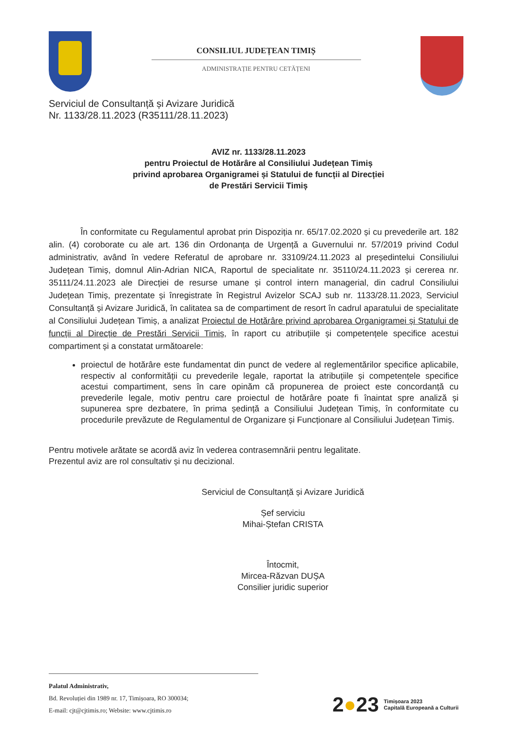CONSILIUL JUDEȚEAN TIMIȘ
ADMINISTRAȚIE PENTRU CETĂȚENI
Serviciul de Consultanță și Avizare Juridică
Nr. 1133/28.11.2023 (R35111/28.11.2023)
AVIZ nr. 1133/28.11.2023
pentru Proiectul de Hotărâre al Consiliului Județean Timiș
privind aprobarea Organigramei și Statului de funcții al Direcției
de Prestări Servicii Timiș
În conformitate cu Regulamentul aprobat prin Dispoziția nr. 65/17.02.2020 și cu prevederile art. 182 alin. (4) coroborate cu ale art. 136 din Ordonanța de Urgență a Guvernului nr. 57/2019 privind Codul administrativ, având în vedere Referatul de aprobare nr. 33109/24.11.2023 al președintelui Consiliului Județean Timiș, domnul Alin-Adrian NICA, Raportul de specialitate nr. 35110/24.11.2023 și cererea nr. 35111/24.11.2023 ale Direcției de resurse umane și control intern managerial, din cadrul Consiliului Județean Timiș, prezentate și înregistrate în Registrul Avizelor SCAJ sub nr. 1133/28.11.2023, Serviciul Consultanță și Avizare Juridică, în calitatea sa de compartiment de resort în cadrul aparatului de specialitate al Consiliului Județean Timiș, a analizat Proiectul de Hotărâre privind aprobarea Organigramei și Statului de funcții al Direcție de Prestări Servicii Timiș, în raport cu atribuțiile și competențele specifice acestui compartiment și a constatat următoarele:
proiectul de hotărâre este fundamentat din punct de vedere al reglementărilor specifice aplicabile, respectiv al conformității cu prevederile legale, raportat la atribuțiile și competențele specifice acestui compartiment, sens în care opinăm că propunerea de proiect este concordanță cu prevederile legale, motiv pentru care proiectul de hotărâre poate fi înaintat spre analiză și supunerea spre dezbatere, în prima ședință a Consiliului Județean Timiș, în conformitate cu procedurile prevăzute de Regulamentul de Organizare și Funcționare al Consiliului Județean Timiș.
Pentru motivele arătate se acordă aviz în vederea contrasemnării pentru legalitate.
Prezentul aviz are rol consultativ și nu decizional.
Serviciul de Consultanță și Avizare Juridică
Șef serviciu
Mihai-Ștefan CRISTA
Întocmit,
Mircea-Răzvan DUȘA
Consilier juridic superior
Palatul Administrativ,
Bd. Revoluției din 1989 nr. 17, Timișoara, RO 300034;
E-mail: cjt@cjtimis.ro; Website: www.cjtimis.ro
2●23 Timișoara 2023
Capitală Europeană a Culturii